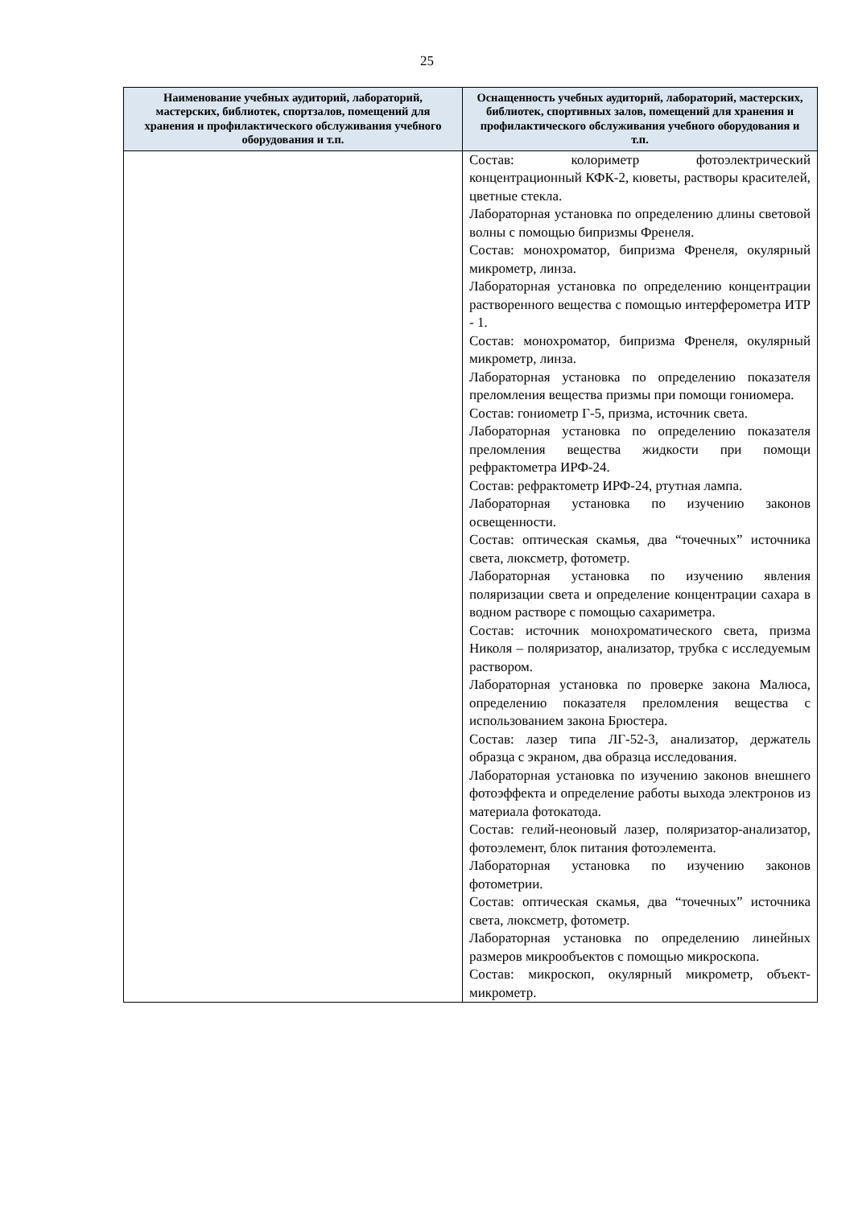25
| Наименование учебных аудиторий, лабораторий, мастерских, библиотек, спортзалов, помещений для хранения и профилактического обслуживания учебного оборудования и т.п. | Оснащенность учебных аудиторий, лабораторий, мастерских, библиотек, спортивных залов, помещений для хранения и профилактического обслуживания учебного оборудования и т.п. |
| --- | --- |
| | Состав: колориметр фотоэлектрический концентрационный КФК-2, кюветы, растворы красителей, цветные стекла. Лабораторная установка по определению длины световой волны с помощью бипризмы Френеля. Состав: монохроматор, бипризма Френеля, окулярный микрометр, линза. Лабораторная установка по определению концентрации растворенного вещества с помощью интерферометра ИТР - 1. Состав: монохроматор, бипризма Френеля, окулярный микрометр, линза. Лабораторная установка по определению показателя преломления вещества призмы при помощи гониомера. Состав: гониометр Г-5, призма, источник света. Лабораторная установка по определению показателя преломления вещества жидкости при помощи рефрактометра ИРФ-24. Состав: рефрактометр ИРФ-24, ртутная лампа. Лабораторная установка по изучению законов освещенности. Состав: оптическая скамья, два “точечных” источника света, люксметр, фотометр. Лабораторная установка по изучению явления поляризации света и определение концентрации сахара в водном растворе с помощью сахариметра. Состав: источник монохроматического света, призма Николя – поляризатор, анализатор, трубка с исследуемым раствором. Лабораторная установка по проверке закона Малюса, определению показателя преломления вещества с использованием закона Брюстера. Состав: лазер типа ЛГ-52-3, анализатор, держатель образца с экраном, два образца исследования. Лабораторная установка по изучению законов внешнего фотоэффекта и определение работы выхода электронов из материала фотокатода. Состав: гелий-неоновый лазер, поляризатор-анализатор, фотоэлемент, блок питания фотоэлемента. Лабораторная установка по изучению законов фотометрии. Состав: оптическая скамья, два “точечных” источника света, люксметр, фотометр. Лабораторная установка по определению линейных размеров микрообъектов с помощью микроскопа. Состав: микроскоп, окулярный микрометр, объект-микрометр. |